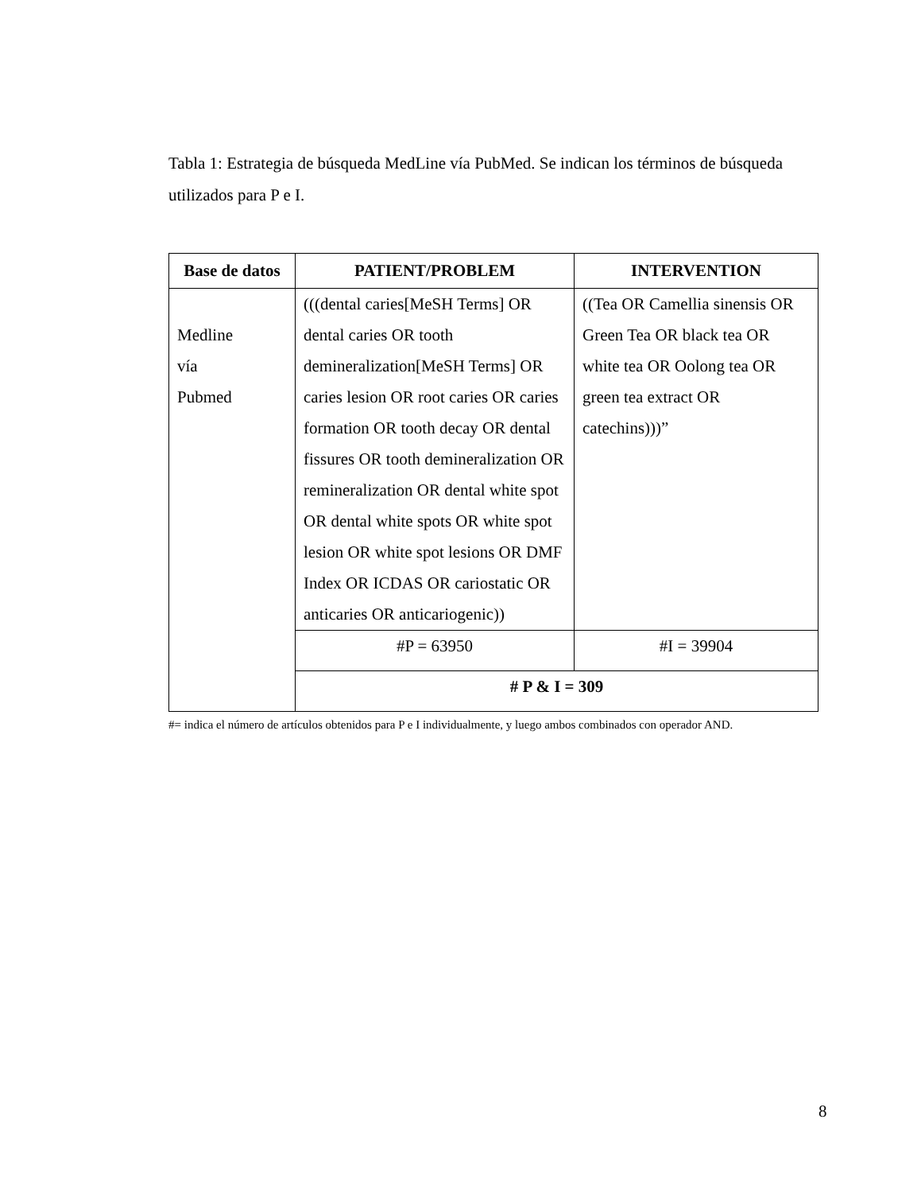Tabla 1: Estrategia de búsqueda MedLine vía PubMed. Se indican los términos de búsqueda utilizados para P e I.
| Base de datos | PATIENT/PROBLEM | INTERVENTION |
| --- | --- | --- |
| Medline vía Pubmed | (((dental caries[MeSH Terms] OR dental caries OR tooth demineralization[MeSH Terms] OR caries lesion OR root caries OR caries formation OR tooth decay OR dental fissures OR tooth demineralization OR remineralization OR dental white spot OR dental white spots OR white spot lesion OR white spot lesions OR DMF Index OR ICDAS OR cariostatic OR anticaries OR anticariogenic)) | ((Tea OR Camellia sinensis OR Green Tea OR black tea OR white tea OR Oolong tea OR green tea extract OR catechins)))” |
| | #P = 63950 | #I = 39904 |
| | # P & I = 309 | |
#= indica el número de artículos obtenidos para P e I individualmente, y luego ambos combinados con operador AND.
8